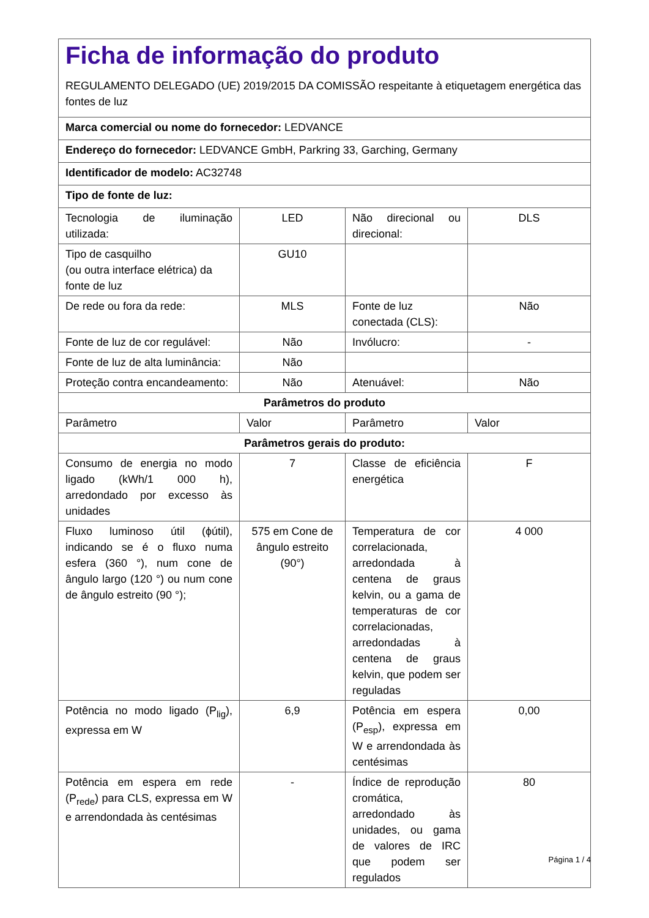| Ficha de informação do produto REGULAMENTO DELEGADO (UE) 2019/2015 DA COMISSÃO respeitante à etiquetagem energética das fontes de luz | | | |
| Marca comercial ou nome do fornecedor: LEDVANCE | | | |
| Endereço do fornecedor: LEDVANCE GmbH, Parkring 33, Garching, Germany | | | |
| Identificador de modelo: AC32748 | | | |
| Tipo de fonte de luz: | | | |
| Tecnologia de iluminação utilizada: | LED | Não direcional ou direcional: | DLS |
| Tipo de casquilho (ou outra interface elétrica) da fonte de luz | GU10 | | |
| De rede ou fora da rede: | MLS | Fonte de luz conectada (CLS): | Não |
| Fonte de luz de cor regulável: | Não | Invólucro: | - |
| Fonte de luz de alta luminância: | Não | | |
| Proteção contra encandeamento: | Não | Atenuável: | Não |
| Parâmetros do produto | | | |
| Parâmetro | Valor | Parâmetro | Valor |
| Parâmetros gerais do produto: | | | |
| Consumo de energia no modo ligado (kWh/1 000 h), arredondado por excesso às unidades | 7 | Classe de eficiência energética | F |
| Fluxo luminoso útil (ϕútil), indicando se é o fluxo numa esfera (360 °), num cone de ângulo largo (120 °) ou num cone de ângulo estreito (90 °); | 575 em Cone de ângulo estreito (90°) | Temperatura de cor correlacionada, arredondada à centena de graus kelvin, ou a gama de temperaturas de cor correlacionadas, arredondadas à centena de graus kelvin, que podem ser reguladas | 4 000 |
| Potência no modo ligado (P<sub>lig</sub>), expressa em W | 6,9 | Potência em espera (P<sub>esp</sub>), expressa em W e arrendondada às centésimas | 0,00 |
| Potência em espera em rede (P<sub>rede</sub>) para CLS, expressa em W e arrendondada às centésimas | - | Índice de reprodução cromática, arredondado às unidades, ou gama de valores de IRC que podem ser regulados | 80 |
Página 1 / 4